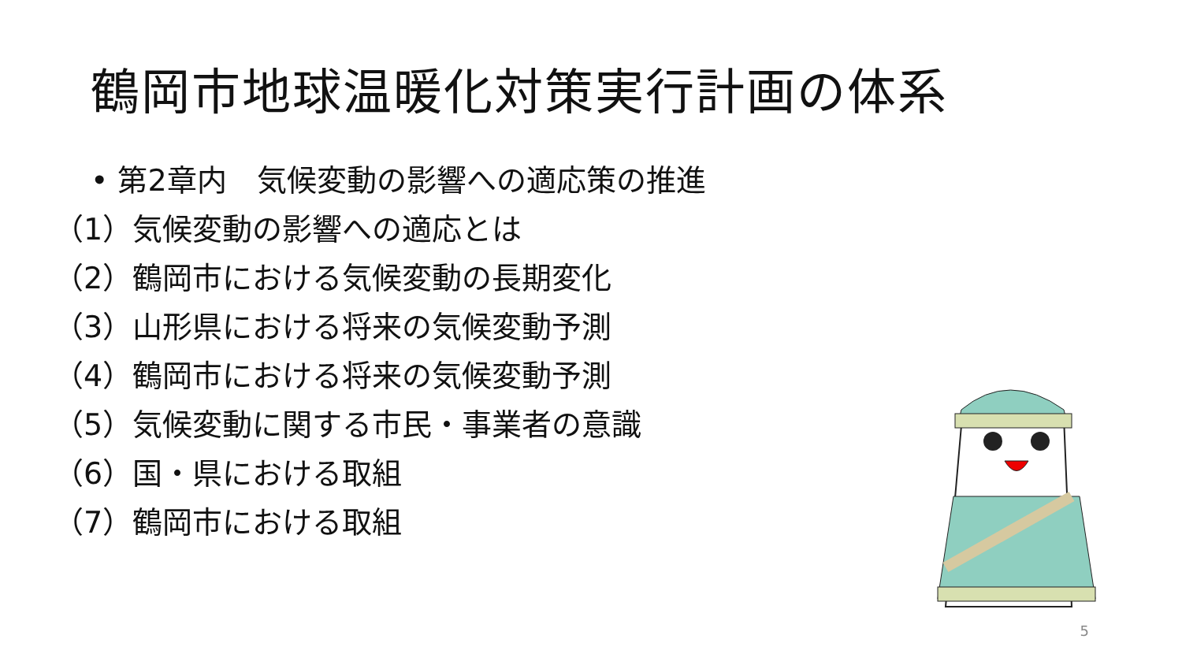鶴岡市地球温暖化対策実行計画の体系
• 第2章内　気候変動の影響への適応策の推進
（1）気候変動の影響への適応とは
（2）鶴岡市における気候変動の長期変化
（3）山形県における将来の気候変動予測
（4）鶴岡市における将来の気候変動予測
（5）気候変動に関する市民・事業者の意識
（6）国・県における取組
（7）鶴岡市における取組
5